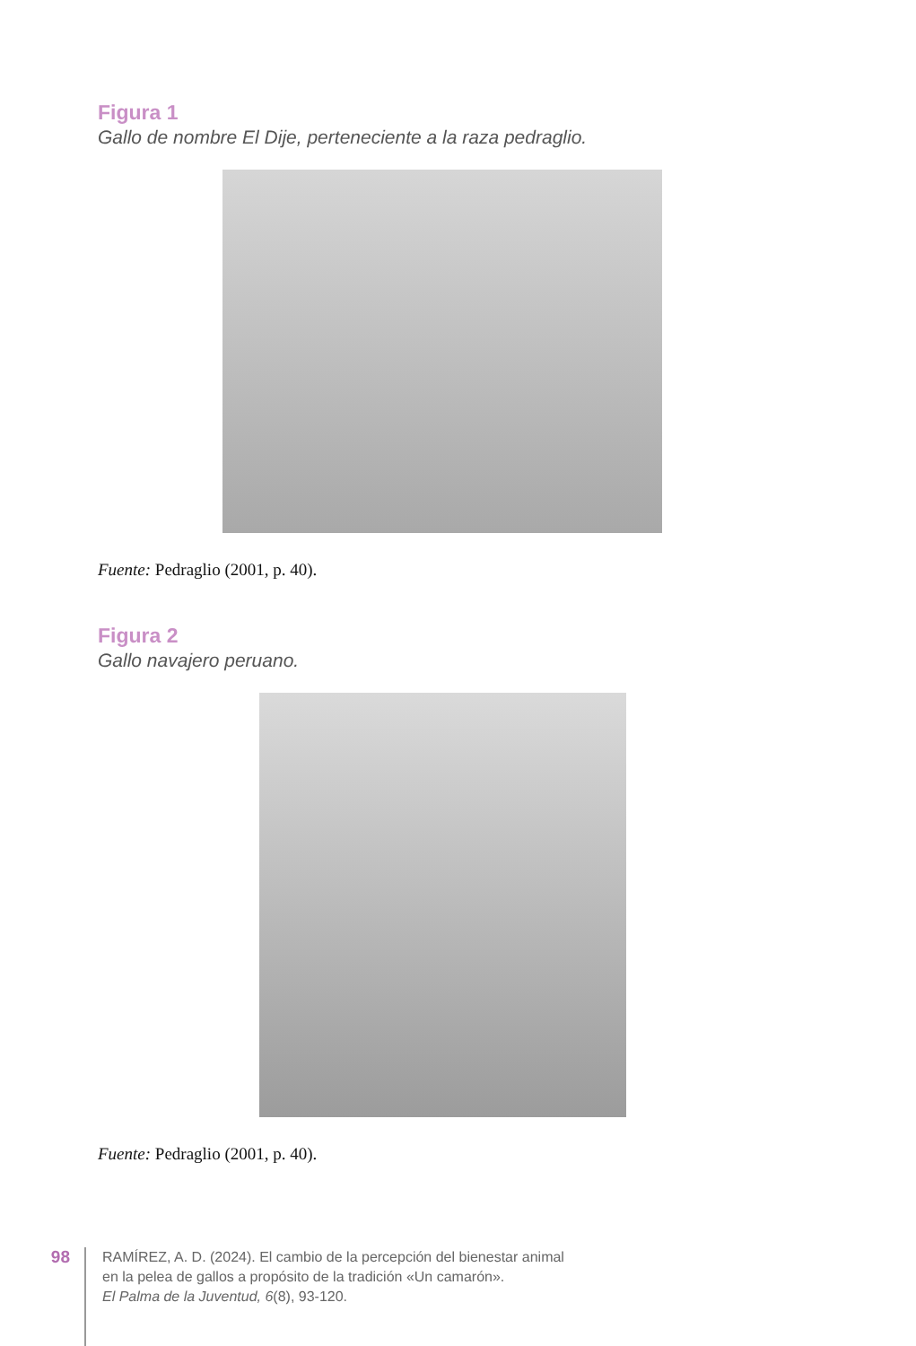Figura 1
Gallo de nombre El Dije, perteneciente a la raza pedraglio.
Fuente: Pedraglio (2001, p. 40).
Figura 2
Gallo navajero peruano.
Fuente: Pedraglio (2001, p. 40).
98
RAMÍREZ, A. D. (2024). El cambio de la percepción del bienestar animal
en la pelea de gallos a propósito de la tradición «Un camarón».
El Palma de la Juventud, 6(8), 93-120.